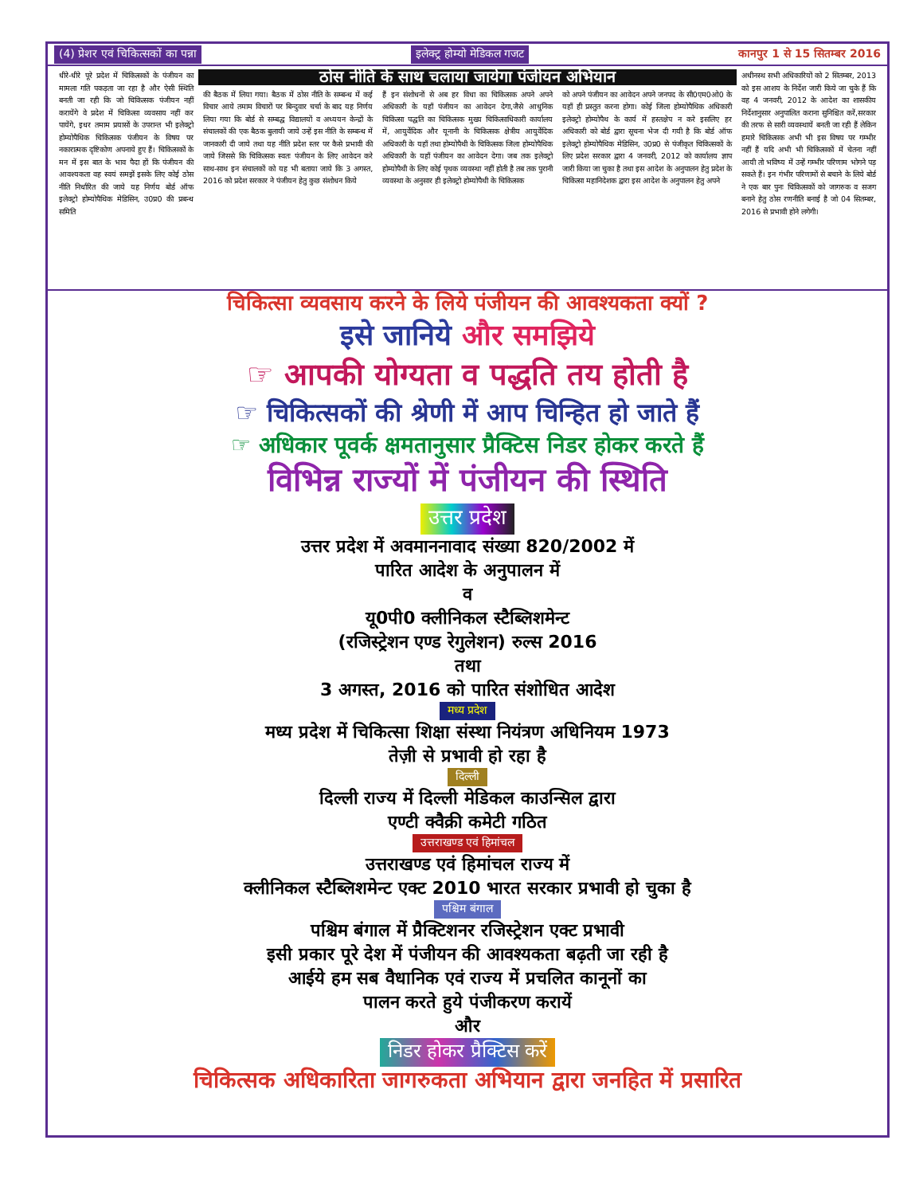(4) प्रेशर एवं चिकित्सकों का पन्ना इलेक्ट्र होम्यो मेडिकल गजट कानपुर 1 से 15 सितम्बर 2016
धीरे-धीरे पूरे प्रदेश में चिकित्सकों के पंजीयन का मामला गति पकड़ता जा रहा है और ऐसी स्थिति बनती जा रही कि जो चिकित्सक पंजीयन नहीं करायेंगे वे प्रदेश में चिकित्सा व्यवसाय नहीं कर पायेंगे, इधर तमाम प्रयासों के उपरान्त भी इलेक्ट्रो होम्योपैथिक चिकित्सक पंजीयन के विषय पर नकारात्मक दृष्टिकोण अपनाये हुए हैं। चिकित्सकों के मन में इस बात के भाव पैदा हों कि पंजीयन की आवश्यकता वह स्वयं समझें इसके लिए कोई ठोस नीति निर्धारित की जाये यह निर्णय बोर्ड ऑफ इलेक्ट्रो होम्योपैथिक मेडिसिन, उ0प्र0 की प्रबन्ध समिति
ठोस नीति के साथ चलाया जायेगा पंजीयन अभियान
की बैठक में लिया गया। बैठक में ठोस नीति के सम्बन्ध में कई विचार आये तमाम विचारों पर बिन्दुवार चर्चा के बाद यह निर्णय लिया गया कि बोर्ड से सम्बद्ध विद्यालयों व अध्ययन केन्द्रों के संचालकों की एक बैठक बुलायी जाये उन्हें इस नीति के सम्बन्ध में जानकारी दी जाये तथा यह नीति प्रदेश स्तर पर कैसे प्रभावी की जाये जिससे कि चिकित्सक स्वतः पंजीयन के लिए आवेदन करे साथ-साथ इन संचालकों को यह भी बताया जाये कि 3 अगस्त, 2016 को प्रदेश सरकार ने पंजीयन हेतु कुछ संशोधन किये
हैं इन संशोधनों से अब हर विधा का चिकित्सक अपने अपने अधिकारी के यहाँ पंजीयन का आवेदन देगा,जैसे आधुनिक चिकित्सा पद्धति का चिकित्सक मुख्य चिकित्साधिकारी कार्यालय में, आयुर्वेदिक और यूनानी के चिकित्सक क्षेत्रीय आयुर्वेदिक अधिकारी के यहाँ तथा होम्योपैथी के चिकित्सक जिला होम्योपैथिक अधिकारी के यहाँ पंजीयन का आवेदन देगा। जब तक इलेक्ट्रो होम्योपैथी के लिए कोई पृथक व्यवस्था नहीं होती है तब तक पुरानी व्यवस्था के अनुसार ही इलेक्ट्रो होम्योपैथी के चिकित्सक
को अपने पंजीयन का आवेदन अपने जनपद के सी0एम0ओ0 के यहाँ ही प्रस्तुत करना होगा। कोई जिला होम्योपैथिक अधिकारी इलेक्ट्रो होम्योपैथ के कार्य में हस्तक्षेप न करे इसलिए हर अधिकारी को बोर्ड द्वारा सूचना भेज दी गयी है कि बोर्ड ऑफ इलेक्ट्रो होम्योपैथिक मेडिसिन, उ0प्र0 से पंजीकृत चिकित्सकों के लिए प्रदेश सरकार द्वारा 4 जनवरी, 2012 को कार्यालय ज्ञाप जारी किया जा चुका है तथा इस आदेश के अनुपालन हेतु प्रदेश के चिकित्सा महानिदेशक द्वारा इस आदेश के अनुपालन हेतु अपने
अधीनस्थ सभी अधिकारियों को 2 सितम्बर, 2013 को इस आशय के निर्देश जारी किये जा चुके हैं कि वह 4 जनवरी, 2012 के आदेश का शासकीय निर्देशानुसार अनुपालित कराना सुनिश्चित करें,सरकार की तरफ से सारी व्यवस्थायें बनती जा रही हैं लेकिन हमारे चिकित्सक अभी भी इस विषय पर गम्भीर नहीं हैं यदि अभी भी चिकित्सकों में चेतना नहीं आयी तो भविष्य में उन्हें गम्भीर परिणाम भोगने पड़ सकते हैं। इन गंभीर परिणामों से बचाने के लिये बोर्ड ने एक बार पुनः चिकित्सकों को जागरुक व सजग बनाने हेतु ठोस रणनीति बनाई है जो 04 सितम्बर, 2016 से प्रभावी होने लगेगी।
चिकित्सा व्यवसाय करने के लिये पंजीयन की आवश्यकता क्यों ?
इसे जानिये और समझिये
☞ आपकी योग्यता व पद्धति तय होती है
☞ चिकित्सकों की श्रेणी में आप चिन्हित हो जाते हैं
☞ अधिकार पूवर्क क्षमतानुसार प्रैक्टिस निडर होकर करते हैं
विभिन्न राज्यों में पंजीयन की स्थिति
उत्तर प्रदेश
उत्तर प्रदेश में अवमाननावाद संख्या 820/2002 में
पारित आदेश के अनुपालन में
व
यू0पी0 क्लीनिकल स्टैब्लिशमेन्ट
(रजिस्ट्रेशन एण्ड रेगुलेशन) रुल्स 2016
तथा
3 अगस्त, 2016 को पारित संशोधित आदेश
मध्य प्रदेश
मध्य प्रदेश में चिकित्सा शिक्षा संस्था नियंत्रण अधिनियम 1973
तेज़ी से प्रभावी हो रहा है
दिल्ली
दिल्ली राज्य में दिल्ली मेडिकल काउन्सिल द्वारा
एण्टी क्वैक्री कमेटी गठित
उत्तराखण्ड एवं हिमांचल
उत्तराखण्ड एवं हिमांचल राज्य में
क्लीनिकल स्टैब्लिशमेन्ट एक्ट 2010 भारत सरकार प्रभावी हो चुका है
पश्चिम बंगाल
पश्चिम बंगाल में प्रैक्टिशनर रजिस्ट्रेशन एक्ट प्रभावी
इसी प्रकार पूरे देश में पंजीयन की आवश्यकता बढ़ती जा रही है
आईये हम सब वैधानिक एवं राज्य में प्रचलित कानूनों का
पालन करते हुये पंजीकरण करायें
और
निडर होकर प्रैक्टिस करें
चिकित्सक अधिकारिता जागरुकता अभियान द्वारा जनहित में प्रसारित